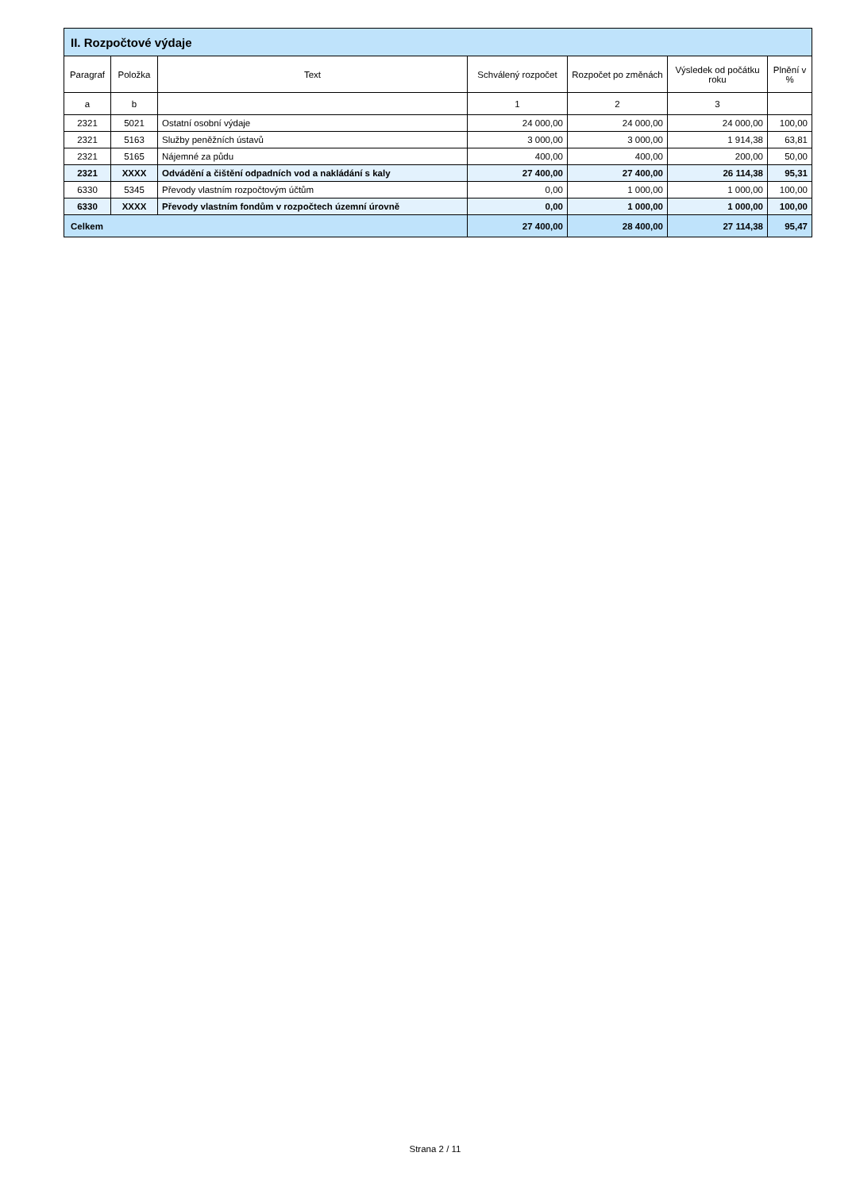| II. Rozpočtové výdaje | | | | | | |
| --- | --- | --- | --- | --- | --- | --- |
| Paragraf | Položka | Text | Schválený rozpočet | Rozpočet po změnách | Výsledek od počátku roku | Plnění v % |
| a | b | | 1 | 2 | 3 | |
| 2321 | 5021 | Ostatní osobní výdaje | 24 000,00 | 24 000,00 | 24 000,00 | 100,00 |
| 2321 | 5163 | Služby peněžních ústavů | 3 000,00 | 3 000,00 | 1 914,38 | 63,81 |
| 2321 | 5165 | Nájemné za půdu | 400,00 | 400,00 | 200,00 | 50,00 |
| 2321 | XXXX | Odvádění a čištění odpadních vod a nakládání s kaly | 27 400,00 | 27 400,00 | 26 114,38 | 95,31 |
| 6330 | 5345 | Převody vlastním rozpočtovým účtům | 0,00 | 1 000,00 | 1 000,00 | 100,00 |
| 6330 | XXXX | Převody vlastním fondům v rozpočtech územní úrovně | 0,00 | 1 000,00 | 1 000,00 | 100,00 |
| Celkem | | | 27 400,00 | 28 400,00 | 27 114,38 | 95,47 |
Strana 2 / 11